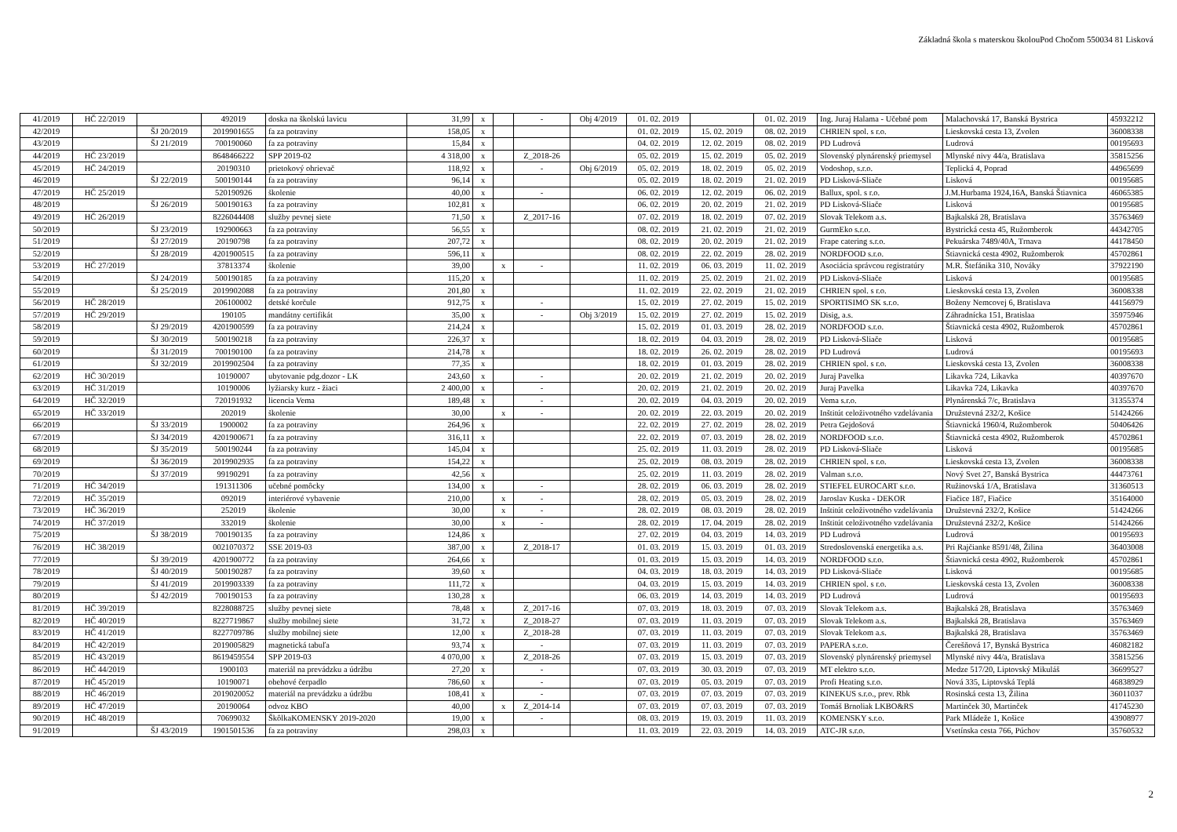Základná škola s materskou školouPod Chočom 550034 81 Lisková
| 41/2019 | HČ 22/2019 | | 492019 | doska na školskú lavicu | 31,99 | x | | - | Obj 4/2019 | 01. 02. 2019 | | 01. 02. 2019 | Ing. Juraj Halama - Učebné pom | Malachovská 17, Banská Bystrica | 45932212 |
| 42/2019 | | ŠJ 20/2019 | 2019901655 | fa za potraviny | 158,05 | x | | | | 01. 02. 2019 | 15. 02. 2019 | 08. 02. 2019 | CHRIEN spol. s r.o. | Lieskovská cesta 13, Zvolen | 36008338 |
| 43/2019 | | ŠJ 21/2019 | 700190060 | fa za potraviny | 15,84 | x | | | | 04. 02. 2019 | 12. 02. 2019 | 08. 02. 2019 | PD Ludrová | Ludrová | 00195693 |
| 44/2019 | HČ 23/2019 | | 8648466222 | SPP 2019-02 | 4 318,00 | x | | Z_2018-26 | | 05. 02. 2019 | 15. 02. 2019 | 05. 02. 2019 | Slovenský plynárenský priemysel | Mlynské nivy 44/a, Bratislava | 35815256 |
| 45/2019 | HČ 24/2019 | | 20190310 | prietokový ohrievač | 118,92 | x | | - | Obj 6/2019 | 05. 02. 2019 | 18. 02. 2019 | 05. 02. 2019 | Vodoshop, s.r.o. | Teplická 4, Poprad | 44965699 |
| 46/2019 | | ŠJ 22/2019 | 500190144 | fa za potraviny | 96,14 | x | | | | 05. 02. 2019 | 18. 02. 2019 | 21. 02. 2019 | PD Lisková-Sliače | Lisková | 00195685 |
| 47/2019 | HČ 25/2019 | | 520190926 | školenie | 40,00 | x | | - | | 06. 02. 2019 | 12. 02. 2019 | 06. 02. 2019 | Ballux, spol. s r.o. | J.M.Hurbama 1924,16A, Banská Štiavnica | 46065385 |
| 48/2019 | | ŠJ 26/2019 | 500190163 | fa za potraviny | 102,81 | x | | | | 06. 02. 2019 | 20. 02. 2019 | 21. 02. 2019 | PD Lisková-Sliače | Lisková | 00195685 |
| 49/2019 | HČ 26/2019 | | 8226044408 | služby pevnej siete | 71,50 | x | | Z_2017-16 | | 07. 02. 2019 | 18. 02. 2019 | 07. 02. 2019 | Slovak Telekom a.s. | Bajkalská 28, Bratislava | 35763469 |
| 50/2019 | | ŠJ 23/2019 | 192900663 | fa za potraviny | 56,55 | x | | | | 08. 02. 2019 | 21. 02. 2019 | 21. 02. 2019 | GurmEko s.r.o. | Bystrická cesta 45, Ružomberok | 44342705 |
| 51/2019 | | ŠJ 27/2019 | 20190798 | fa za potraviny | 207,72 | x | | | | 08. 02. 2019 | 20. 02. 2019 | 21. 02. 2019 | Frape catering s.r.o. | Pekuárska 7489/40A, Trnava | 44178450 |
| 52/2019 | | ŠJ 28/2019 | 4201900515 | fa za potraviny | 596,11 | x | | | | 08. 02. 2019 | 22. 02. 2019 | 28. 02. 2019 | NORDFOOD s.r.o. | Štiavnická cesta 4902, Ružomberok | 45702861 |
| 53/2019 | HČ 27/2019 | | 37813374 | školenie | 39,00 | | x | - | | 11. 02. 2019 | 06. 03. 2019 | 11. 02. 2019 | Asociácia správcou registratúry | M.R. Štefánika 310, Nováky | 37922190 |
| 54/2019 | | ŠJ 24/2019 | 500190185 | fa za potraviny | 115,20 | x | | | | 11. 02. 2019 | 25. 02. 2019 | 21. 02. 2019 | PD Lisková-Sliače | Lisková | 00195685 |
| 55/2019 | | ŠJ 25/2019 | 2019902088 | fa za potraviny | 201,80 | x | | | | 11. 02. 2019 | 22. 02. 2019 | 21. 02. 2019 | CHRIEN spol. s r.o. | Lieskovská cesta 13, Zvolen | 36008338 |
| 56/2019 | HČ 28/2019 | | 206100002 | detské korčule | 912,75 | x | | - | | 15. 02. 2019 | 27. 02. 2019 | 15. 02. 2019 | SPORTISIMO SK s.r.o. | Boženy Nemcovej 6, Bratislava | 44156979 |
| 57/2019 | HČ 29/2019 | | 190105 | mandátny certifikát | 35,00 | x | | - | Obj 3/2019 | 15. 02. 2019 | 27. 02. 2019 | 15. 02. 2019 | Disig, a.s. | Záhradnícka 151, Bratislaa | 35975946 |
| 58/2019 | | ŠJ 29/2019 | 4201900599 | fa za potraviny | 214,24 | x | | | | 15. 02. 2019 | 01. 03. 2019 | 28. 02. 2019 | NORDFOOD s.r.o. | Štiavnická cesta 4902, Ružomberok | 45702861 |
| 59/2019 | | ŠJ 30/2019 | 500190218 | fa za potraviny | 226,37 | x | | | | 18. 02. 2019 | 04. 03. 2019 | 28. 02. 2019 | PD Lisková-Sliače | Lisková | 00195685 |
| 60/2019 | | ŠJ 31/2019 | 700190100 | fa za potraviny | 214,78 | x | | | | 18. 02. 2019 | 26. 02. 2019 | 28. 02. 2019 | PD Ludrová | Ludrová | 00195693 |
| 61/2019 | | ŠJ 32/2019 | 2019902504 | fa za potraviny | 77,35 | x | | | | 18. 02. 2019 | 01. 03. 2019 | 28. 02. 2019 | CHRIEN spol. s r.o. | Lieskovská cesta 13, Zvolen | 36008338 |
| 62/2019 | HČ 30/2019 | | 10190007 | ubytovanie pdg.dozor - LK | 243,60 | x | | - | | 20. 02. 2019 | 21. 02. 2019 | 20. 02. 2019 | Juraj Pavelka | Likavka 724, Likavka | 40397670 |
| 63/2019 | HČ 31/2019 | | 10190006 | lyžiarsky kurz - žiaci | 2 400,00 | x | | - | | 20. 02. 2019 | 21. 02. 2019 | 20. 02. 2019 | Juraj Pavelka | Likavka 724, Likavka | 40397670 |
| 64/2019 | HČ 32/2019 | | 720191932 | licencia Vema | 189,48 | x | | - | | 20. 02. 2019 | 04. 03. 2019 | 20. 02. 2019 | Vema s.r.o. | Plynárenská 7/c, Bratislava | 31355374 |
| 65/2019 | HČ 33/2019 | | 202019 | školenie | 30,00 | | x | - | | 20. 02. 2019 | 22. 03. 2019 | 20. 02. 2019 | Inštitút celoživotného vzdelávania | Družstevná 232/2, Košice | 51424266 |
| 66/2019 | | ŠJ 33/2019 | 1900002 | fa za potraviny | 264,96 | x | | | | 22. 02. 2019 | 27. 02. 2019 | 28. 02. 2019 | Petra Gejdošová | Štiavnická 1960/4, Ružomberok | 50406426 |
| 67/2019 | | ŠJ 34/2019 | 4201900671 | fa za potraviny | 316,11 | x | | | | 22. 02. 2019 | 07. 03. 2019 | 28. 02. 2019 | NORDFOOD s.r.o. | Štiavnická cesta 4902, Ružomberok | 45702861 |
| 68/2019 | | ŠJ 35/2019 | 500190244 | fa za potraviny | 145,04 | x | | | | 25. 02. 2019 | 11. 03. 2019 | 28. 02. 2019 | PD Lisková-Sliače | Lisková | 00195685 |
| 69/2019 | | ŠJ 36/2019 | 2019902935 | fa za potraviny | 154,22 | x | | | | 25. 02. 2019 | 08. 03. 2019 | 28. 02. 2019 | CHRIEN spol. s r.o. | Lieskovská cesta 13, Zvolen | 36008338 |
| 70/2019 | | ŠJ 37/2019 | 99190291 | fa za potraviny | 42,56 | x | | | | 25. 02. 2019 | 11. 03. 2019 | 28. 02. 2019 | Valman s.r.o. | Nový Svet 27, Banská Bystrica | 44473761 |
| 71/2019 | HČ 34/2019 | | 191311306 | učebné pomôcky | 134,00 | x | | - | | 28. 02. 2019 | 06. 03. 2019 | 28. 02. 2019 | STIEFEL EUROCART s.r.o. | Ružinovská 1/A, Bratislava | 31360513 |
| 72/2019 | HČ 35/2019 | | 092019 | interiérové vybavenie | 210,00 | | x | - | | 28. 02. 2019 | 05. 03. 2019 | 28. 02. 2019 | Jaroslav Kuska - DEKOR | Fiačice 187, Fiačice | 35164000 |
| 73/2019 | HČ 36/2019 | | 252019 | školenie | 30,00 | | x | - | | 28. 02. 2019 | 08. 03. 2019 | 28. 02. 2019 | Inštitút celoživotného vzdelávania | Družstevná 232/2, Košice | 51424266 |
| 74/2019 | HČ 37/2019 | | 332019 | školenie | 30,00 | | x | - | | 28. 02. 2019 | 17. 04. 2019 | 28. 02. 2019 | Inštitút celoživotného vzdelávania | Družstevná 232/2, Košice | 51424266 |
| 75/2019 | | ŠJ 38/2019 | 700190135 | fa za potraviny | 124,86 | x | | | | 27. 02. 2019 | 04. 03. 2019 | 14. 03. 2019 | PD Ludrová | Ludrová | 00195693 |
| 76/2019 | HČ 38/2019 | | 0021070372 | SSE 2019-03 | 387,00 | x | | Z_2018-17 | | 01. 03. 2019 | 15. 03. 2019 | 01. 03. 2019 | Stredoslovenská energetika a.s. | Pri Rajčianke 8591/48, Žilina | 36403008 |
| 77/2019 | | ŠJ 39/2019 | 4201900772 | fa za potraviny | 264,66 | x | | | | 01. 03. 2019 | 15. 03. 2019 | 14. 03. 2019 | NORDFOOD s.r.o. | Štiavnická cesta 4902, Ružomberok | 45702861 |
| 78/2019 | | ŠJ 40/2019 | 500190287 | fa za potraviny | 39,60 | x | | | | 04. 03. 2019 | 18. 03. 2019 | 14. 03. 2019 | PD Lisková-Sliače | Lisková | 00195685 |
| 79/2019 | | ŠJ 41/2019 | 2019903339 | fa za potraviny | 111,72 | x | | | | 04. 03. 2019 | 15. 03. 2019 | 14. 03. 2019 | CHRIEN spol. s r.o. | Lieskovská cesta 13, Zvolen | 36008338 |
| 80/2019 | | ŠJ 42/2019 | 700190153 | fa za potraviny | 130,28 | x | | | | 06. 03. 2019 | 14. 03. 2019 | 14. 03. 2019 | PD Ludrová | Ludrová | 00195693 |
| 81/2019 | HČ 39/2019 | | 8228088725 | služby pevnej siete | 78,48 | x | | Z_2017-16 | | 07. 03. 2019 | 18. 03. 2019 | 07. 03. 2019 | Slovak Telekom a.s. | Bajkalská 28, Bratislava | 35763469 |
| 82/2019 | HČ 40/2019 | | 8227719867 | služby mobilnej siete | 31,72 | x | | Z_2018-27 | | 07. 03. 2019 | 11. 03. 2019 | 07. 03. 2019 | Slovak Telekom a.s. | Bajkalská 28, Bratislava | 35763469 |
| 83/2019 | HČ 41/2019 | | 8227709786 | služby mobilnej siete | 12,00 | x | | Z_2018-28 | | 07. 03. 2019 | 11. 03. 2019 | 07. 03. 2019 | Slovak Telekom a.s. | Bajkalská 28, Bratislava | 35763469 |
| 84/2019 | HČ 42/2019 | | 2019005829 | magnetická tabuľa | 93,74 | x | | - | | 07. 03. 2019 | 11. 03. 2019 | 07. 03. 2019 | PAPERA s.r.o. | Čerešňová 17, Bynská Bystrica | 46082182 |
| 85/2019 | HČ 43/2019 | | 8619459554 | SPP 2019-03 | 4 070,00 | x | | Z_2018-26 | | 07. 03. 2019 | 15. 03. 2019 | 07. 03. 2019 | Slovenský plynárenský priemysel | Mlynské nivy 44/a, Bratislava | 35815256 |
| 86/2019 | HČ 44/2019 | | 1900103 | materiál na prevádzku a údržbu | 27,20 | x | | - | | 07. 03. 2019 | 30. 03. 2019 | 07. 03. 2019 | MT elektro s.r.o. | Medze 517/20, Liptovský Mikuláš | 36699527 |
| 87/2019 | HČ 45/2019 | | 10190071 | obehové čerpadlo | 786,60 | x | | - | | 07. 03. 2019 | 05. 03. 2019 | 07. 03. 2019 | Profi Heating s.r.o. | Nová 335, Liptovská Teplá | 46838929 |
| 88/2019 | HČ 46/2019 | | 2019020052 | materiál na prevádzku a údržbu | 108,41 | x | | - | | 07. 03. 2019 | 07. 03. 2019 | 07. 03. 2019 | KINEKUS s.r.o., prev. Rbk | Rosinská cesta 13, Žilina | 36011037 |
| 89/2019 | HČ 47/2019 | | 20190064 | odvoz KBO | 40,00 | | x | Z_2014-14 | | 07. 03. 2019 | 07. 03. 2019 | 07. 03. 2019 | Tomáš Brnoliak LKBO&RS | Martinček 30, Martinček | 41745230 |
| 90/2019 | HČ 48/2019 | | 70699032 | ŠkôlkaKOMENSKY 2019-2020 | 19,00 | x | | - | | 08. 03. 2019 | 19. 03. 2019 | 11. 03. 2019 | KOMENSKY s.r.o. | Park Mládeže 1, Košice | 43908977 |
| 91/2019 | | ŠJ 43/2019 | 1901501536 | fa za potraviny | 298,03 | x | | | | 11. 03. 2019 | 22. 03. 2019 | 14. 03. 2019 | ATC-JR s.r.o. | Vsetínska cesta 766, Púchov | 35760532 |
2